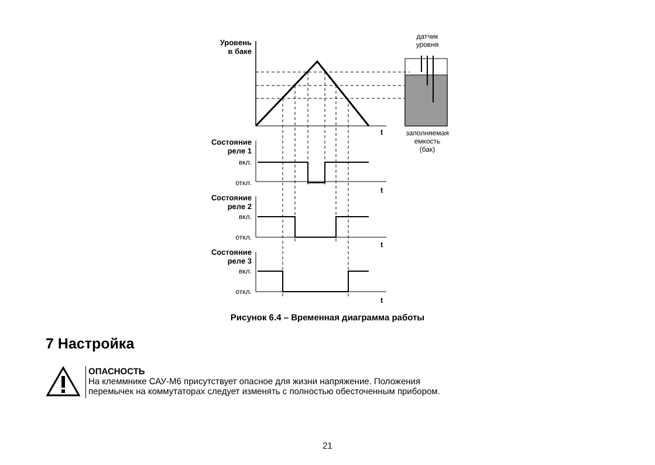Уровень
в баке
датчик
уровня
заполняемая
емкость
(бак)
t
Состояние
реле 1
вкл.
откл.
t
Состояние
реле 2
вкл.
откл.
t
Состояние
реле 3
вкл.
откл.
t
Рисунок 6.4 – Временная диаграмма работы
7 Настройка
ОПАСНОСТЬ
На клеммнике САУ-М6 присутствует опасное для жизни напряжение. Положения
перемычек на коммутаторах следует изменять с полностью обесточенным прибором.
21